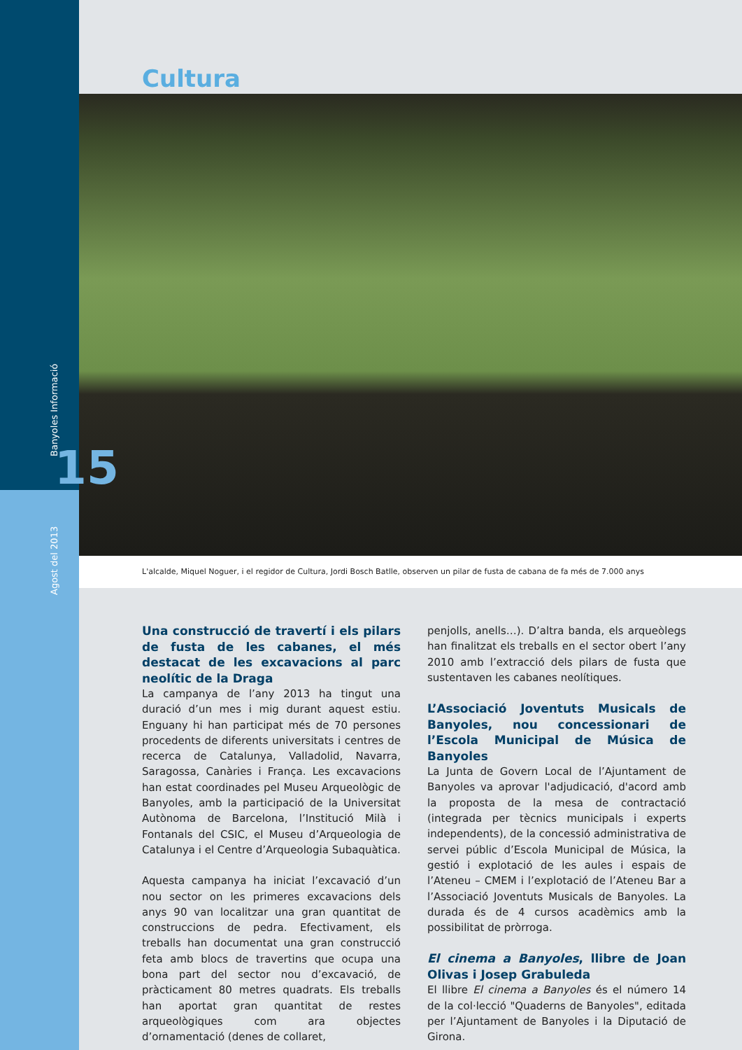Agost del 2013 Banyoles Informació
15
Cultura
L'alcalde, Miquel Noguer, i el regidor de Cultura, Jordi Bosch Batlle, observen un pilar de fusta de cabana de fa més de 7.000 anys
Una construcció de travertí i els pilars de fusta de les cabanes, el més destacat de les excavacions al parc neolític de la Draga
La campanya de l’any 2013 ha tingut una duració d’un mes i mig durant aquest estiu. Enguany hi han participat més de 70 persones procedents de diferents universitats i centres de recerca de Catalunya, Valladolid, Navarra, Saragossa, Canàries i França. Les excavacions han estat coordinades pel Museu Arqueològic de Banyoles, amb la participació de la Universitat Autònoma de Barcelona, l’Institució Milà i Fontanals del CSIC, el Museu d’Arqueologia de Catalunya i el Centre d’Arqueologia Subaquàtica.
Aquesta campanya ha iniciat l’excavació d’un nou sector on les primeres excavacions dels anys 90 van localitzar una gran quantitat de construccions de pedra. Efectivament, els treballs han documentat una gran construcció feta amb blocs de travertins que ocupa una bona part del sector nou d’excavació, de pràcticament 80 metres quadrats. Els treballs han aportat gran quantitat de restes arqueològiques com ara objectes d’ornamentació (denes de collaret,
penjolls, anells…). D’altra banda, els arqueòlegs han finalitzat els treballs en el sector obert l’any 2010 amb l’extracció dels pilars de fusta que sustentaven les cabanes neolítiques.
L’Associació Joventuts Musicals de Banyoles, nou concessionari de l’Escola Municipal de Música de Banyoles
La Junta de Govern Local de l’Ajuntament de Banyoles va aprovar l'adjudicació, d'acord amb la proposta de la mesa de contractació (integrada per tècnics municipals i experts independents), de la concessió administrativa de servei públic d’Escola Municipal de Música, la gestió i explotació de les aules i espais de l’Ateneu – CMEM i l’explotació de l’Ateneu Bar a l’Associació Joventuts Musicals de Banyoles. La durada és de 4 cursos acadèmics amb la possibilitat de pròrroga.
El cinema a Banyoles, llibre de Joan Olivas i Josep Grabuleda
El llibre El cinema a Banyoles és el número 14 de la col·lecció "Quaderns de Banyoles", editada per l’Ajuntament de Banyoles i la Diputació de Girona.